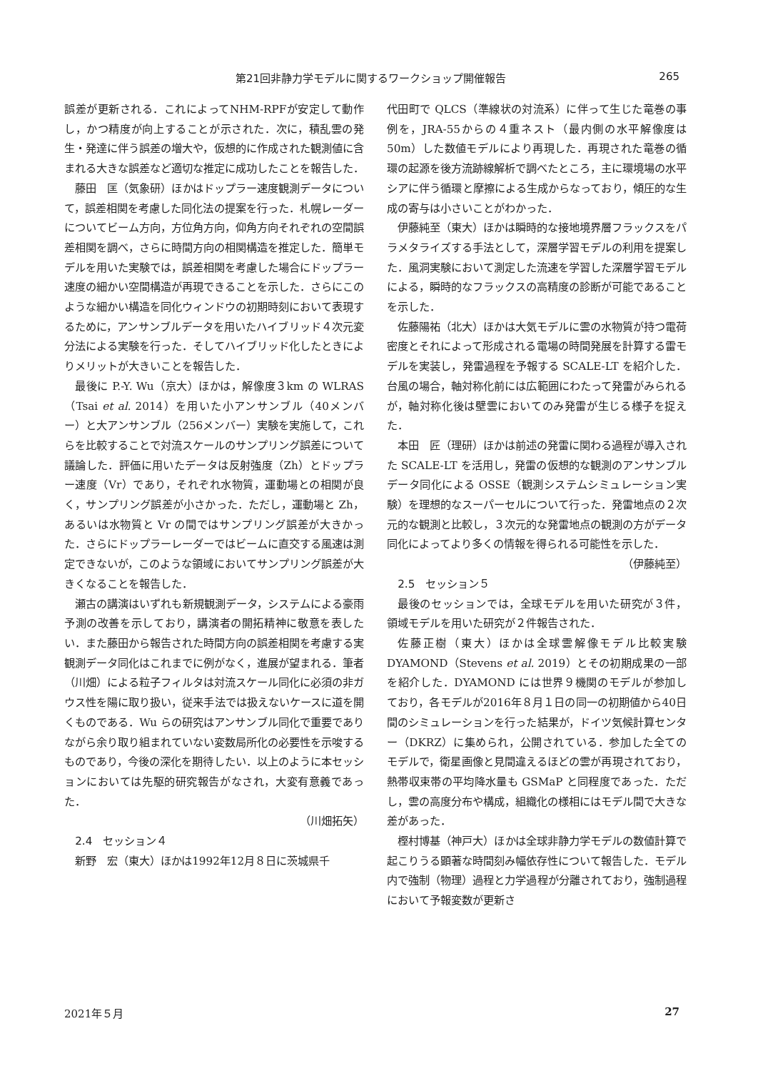第21回非静力学モデルに関するワークショップ開催報告 265
誤差が更新される．これによってNHM-RPFが安定して動作し，かつ精度が向上することが示された．次に，積乱雲の発生・発達に伴う誤差の増大や，仮想的に作成された観測値に含まれる大きな誤差など適切な推定に成功したことを報告した．
藤田　匡（気象研）ほかはドップラー速度観測データについて，誤差相関を考慮した同化法の提案を行った．札幌レーダーについてビーム方向，方位角方向，仰角方向それぞれの空間誤差相関を調べ，さらに時間方向の相関構造を推定した．簡単モデルを用いた実験では，誤差相関を考慮した場合にドップラー速度の細かい空間構造が再現できることを示した．さらにこのような細かい構造を同化ウィンドウの初期時刻において表現するために，アンサンブルデータを用いたハイブリッド４次元変分法による実験を行った．そしてハイブリッド化したときによりメリットが大きいことを報告した．
最後に P.-Y. Wu（京大）ほかは，解像度３km の WLRAS（Tsai et al. 2014）を用いた小アンサンブル（40メンバー）と大アンサンブル（256メンバー）実験を実施して，これらを比較することで対流スケールのサンプリング誤差について議論した．評価に用いたデータは反射強度（Zh）とドップラー速度（Vr）であり，それぞれ水物質，運動場との相関が良く，サンプリング誤差が小さかった．ただし，運動場と Zh，あるいは水物質と Vr の間ではサンプリング誤差が大きかった．さらにドップラーレーダーではビームに直交する風速は測定できないが，このような領域においてサンプリング誤差が大きくなることを報告した．
瀬古の講演はいずれも新規観測データ，システムによる豪雨予測の改善を示しており，講演者の開拓精神に敬意を表したい．また藤田から報告された時間方向の誤差相関を考慮する実観測データ同化はこれまでに例がなく，進展が望まれる．筆者（川畑）による粒子フィルタは対流スケール同化に必須の非ガウス性を陽に取り扱い，従来手法では扱えないケースに道を開くものである．Wu らの研究はアンサンブル同化で重要でありながら余り取り組まれていない変数局所化の必要性を示唆するものであり，今後の深化を期待したい．以上のように本セッションにおいては先駆的研究報告がなされ，大変有意義であった．
（川畑拓矢）
2.4　セッション４
新野　宏（東大）ほかは1992年12月８日に茨城県千
代田町で QLCS（準線状の対流系）に伴って生じた竜巻の事例を，JRA-55からの４重ネスト（最内側の水平解像度は50m）した数値モデルにより再現した．再現された竜巻の循環の起源を後方流跡線解析で調べたところ，主に環境場の水平シアに伴う循環と摩擦による生成からなっており，傾圧的な生成の寄与は小さいことがわかった．
伊藤純至（東大）ほかは瞬時的な接地境界層フラックスをパラメタライズする手法として，深層学習モデルの利用を提案した．風洞実験において測定した流速を学習した深層学習モデルによる，瞬時的なフラックスの高精度の診断が可能であることを示した．
佐藤陽祐（北大）ほかは大気モデルに雲の水物質が持つ電荷密度とそれによって形成される電場の時間発展を計算する雷モデルを実装し，発雷過程を予報する SCALE-LT を紹介した．台風の場合，軸対称化前には広範囲にわたって発雷がみられるが，軸対称化後は壁雲においてのみ発雷が生じる様子を捉えた．
本田　匠（理研）ほかは前述の発雷に関わる過程が導入された SCALE-LT を活用し，発雷の仮想的な観測のアンサンブルデータ同化による OSSE（観測システムシミュレーション実験）を理想的なスーパーセルについて行った．発雷地点の２次元的な観測と比較し，３次元的な発雷地点の観測の方がデータ同化によってより多くの情報を得られる可能性を示した．
（伊藤純至）
2.5　セッション５
最後のセッションでは，全球モデルを用いた研究が３件，領域モデルを用いた研究が２件報告された．
佐藤正樹（東大）ほかは全球雲解像モデル比較実験 DYAMOND（Stevens et al. 2019）とその初期成果の一部を紹介した．DYAMOND には世界９機関のモデルが参加しており，各モデルが2016年８月１日の同一の初期値から40日間のシミュレーションを行った結果が，ドイツ気候計算センター（DKRZ）に集められ，公開されている．参加した全てのモデルで，衛星画像と見間違えるほどの雲が再現されており，熱帯収束帯の平均降水量も GSMaP と同程度であった．ただし，雲の高度分布や構成，組織化の様相にはモデル間で大きな差があった．
樫村博基（神戸大）ほかは全球非静力学モデルの数値計算で起こりうる顕著な時間刻み幅依存性について報告した．モデル内で強制（物理）過程と力学過程が分離されており，強制過程において予報変数が更新さ
2021年５月 27